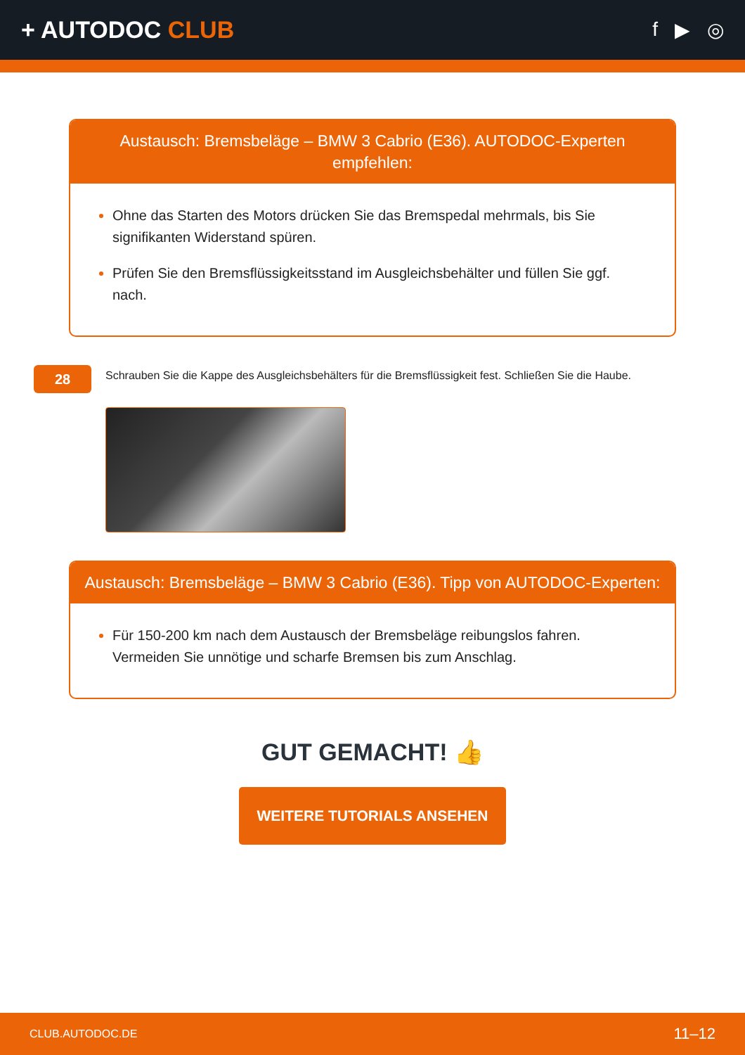+ AUTODOC CLUB
f ▶ ◎
Austausch: Bremsbeläge – BMW 3 Cabrio (E36). AUTODOC-Experten empfehlen:
Ohne das Starten des Motors drücken Sie das Bremspedal mehrmals, bis Sie signifikanten Widerstand spüren.
Prüfen Sie den Bremsflüssigkeitsstand im Ausgleichsbehälter und füllen Sie ggf. nach.
28
Schrauben Sie die Kappe des Ausgleichsbehälters für die Bremsflüssigkeit fest. Schließen Sie die Haube.
Austausch: Bremsbeläge – BMW 3 Cabrio (E36). Tipp von AUTODOC-Experten:
Für 150-200 km nach dem Austausch der Bremsbeläge reibungslos fahren. Vermeiden Sie unnötige und scharfe Bremsen bis zum Anschlag.
GUT GEMACHT! 👍
WEITERE TUTORIALS ANSEHEN
CLUB.AUTODOC.DE 11–12